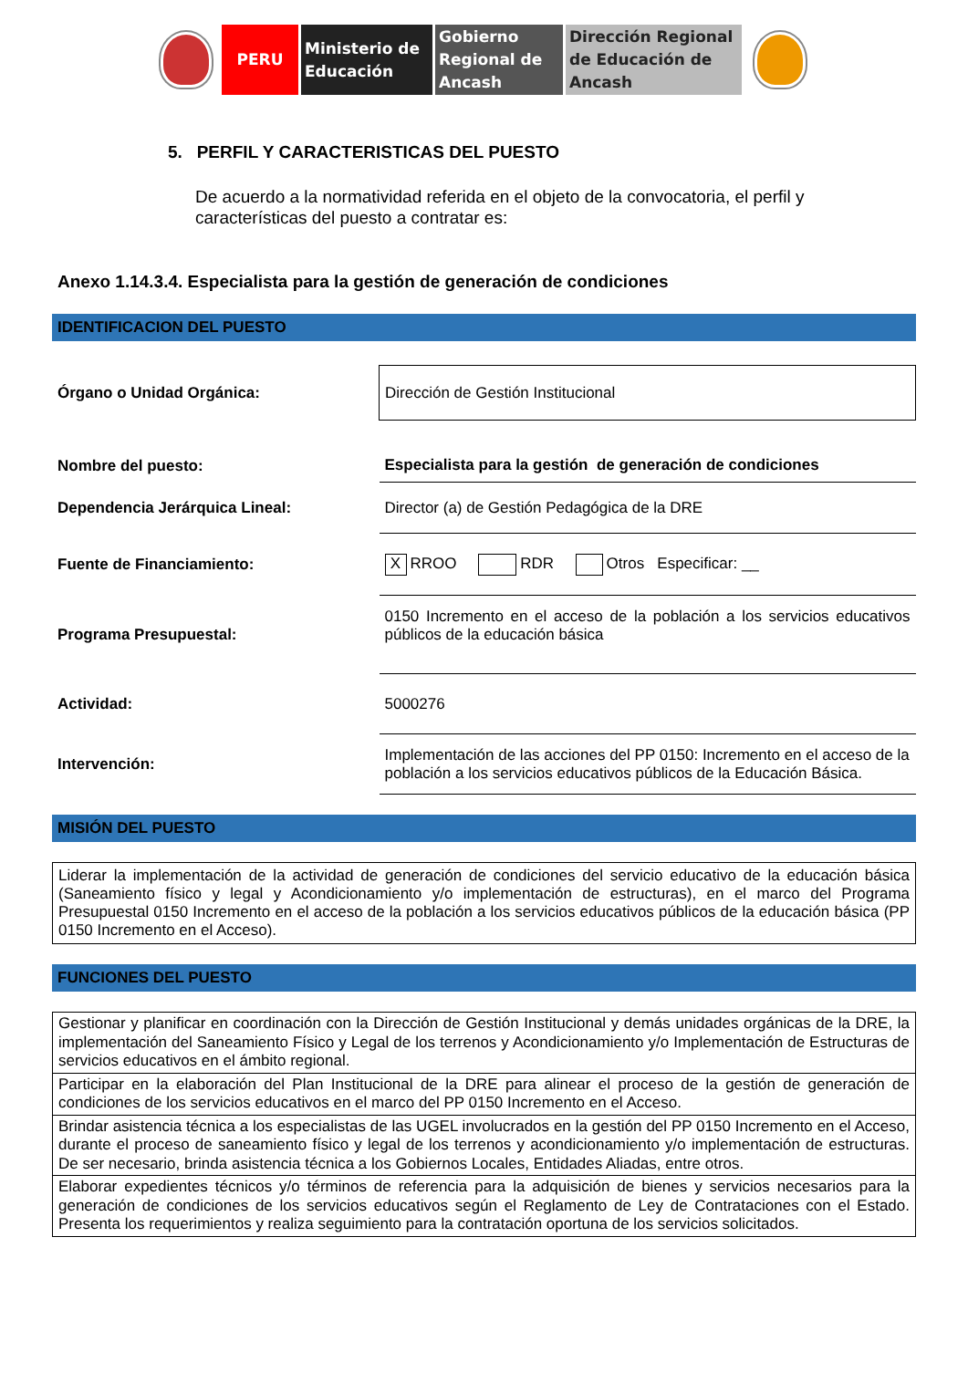PERU Ministerio de Educación
Gobierno Regional de Ancash
Dirección Regional de Educación de Ancash
5. PERFIL Y CARACTERISTICAS DEL PUESTO
De acuerdo a la normatividad referida en el objeto de la convocatoria, el perfil y características del puesto a contratar es:
Anexo 1.14.3.4. Especialista para la gestión de generación de condiciones
IDENTIFICACION DEL PUESTO
| Órgano o Unidad Orgánica: | Dirección de Gestión Institucional |
| Nombre del puesto: | Especialista para la gestión de generación de condiciones |
| Dependencia Jerárquica Lineal: | Director (a) de Gestión Pedagógica de la DRE |
| Fuente de Financiamiento: | X RROO RDR Otros Especificar: __ |
| Programa Presupuestal: | 0150 Incremento en el acceso de la población a los servicios educativos públicos de la educación básica |
| Actividad: | 5000276 |
| Intervención: | Implementación de las acciones del PP 0150: Incremento en el acceso de la población a los servicios educativos públicos de la Educación Básica. |
MISIÓN DEL PUESTO
Liderar la implementación de la actividad de generación de condiciones del servicio educativo de la educación básica (Saneamiento físico y legal y Acondicionamiento y/o implementación de estructuras), en el marco del Programa Presupuestal 0150 Incremento en el acceso de la población a los servicios educativos públicos de la educación básica (PP 0150 Incremento en el Acceso).
FUNCIONES DEL PUESTO
| Gestionar y planificar en coordinación con la Dirección de Gestión Institucional y demás unidades orgánicas de la DRE, la implementación del Saneamiento Físico y Legal de los terrenos y Acondicionamiento y/o Implementación de Estructuras de servicios educativos en el ámbito regional. |
| Participar en la elaboración del Plan Institucional de la DRE para alinear el proceso de la gestión de generación de condiciones de los servicios educativos en el marco del PP 0150 Incremento en el Acceso. |
| Brindar asistencia técnica a los especialistas de las UGEL involucrados en la gestión del PP 0150 Incremento en el Acceso, durante el proceso de saneamiento físico y legal de los terrenos y acondicionamiento y/o implementación de estructuras. De ser necesario, brinda asistencia técnica a los Gobiernos Locales, Entidades Aliadas, entre otros. |
| Elaborar expedientes técnicos y/o términos de referencia para la adquisición de bienes y servicios necesarios para la generación de condiciones de los servicios educativos según el Reglamento de Ley de Contrataciones con el Estado. Presenta los requerimientos y realiza seguimiento para la contratación oportuna de los servicios solicitados. |